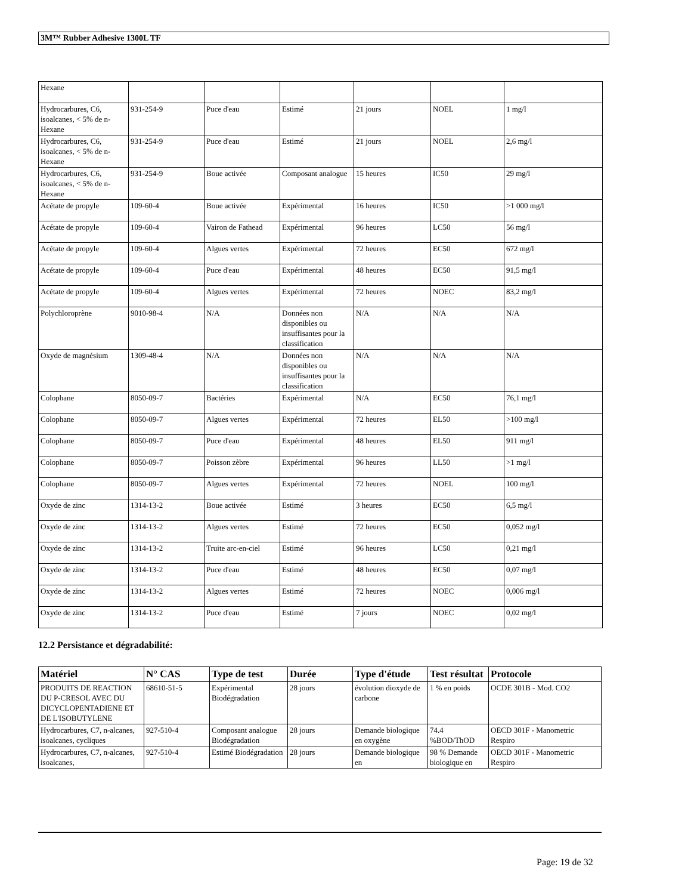3M™ Rubber Adhesive 1300L TF
| Hexane | | | | | | |
| Hydrocarbures, C6, isoalcanes, < 5% de n-Hexane | 931-254-9 | Puce d'eau | Estimé | 21 jours | NOEL | 1 mg/l |
| Hydrocarbures, C6, isoalcanes, < 5% de n-Hexane | 931-254-9 | Puce d'eau | Estimé | 21 jours | NOEL | 2,6 mg/l |
| Hydrocarbures, C6, isoalcanes, < 5% de n-Hexane | 931-254-9 | Boue activée | Composant analogue | 15 heures | IC50 | 29 mg/l |
| Acétate de propyle | 109-60-4 | Boue activée | Expérimental | 16 heures | IC50 | >1 000 mg/l |
| Acétate de propyle | 109-60-4 | Vairon de Fathead | Expérimental | 96 heures | LC50 | 56 mg/l |
| Acétate de propyle | 109-60-4 | Algues vertes | Expérimental | 72 heures | EC50 | 672 mg/l |
| Acétate de propyle | 109-60-4 | Puce d'eau | Expérimental | 48 heures | EC50 | 91,5 mg/l |
| Acétate de propyle | 109-60-4 | Algues vertes | Expérimental | 72 heures | NOEC | 83,2 mg/l |
| Polychloroprène | 9010-98-4 | N/A | Données non disponibles ou insuffisantes pour la classification | N/A | N/A | N/A |
| Oxyde de magnésium | 1309-48-4 | N/A | Données non disponibles ou insuffisantes pour la classification | N/A | N/A | N/A |
| Colophane | 8050-09-7 | Bactéries | Expérimental | N/A | EC50 | 76,1 mg/l |
| Colophane | 8050-09-7 | Algues vertes | Expérimental | 72 heures | EL50 | >100 mg/l |
| Colophane | 8050-09-7 | Puce d'eau | Expérimental | 48 heures | EL50 | 911 mg/l |
| Colophane | 8050-09-7 | Poisson zèbre | Expérimental | 96 heures | LL50 | >1 mg/l |
| Colophane | 8050-09-7 | Algues vertes | Expérimental | 72 heures | NOEL | 100 mg/l |
| Oxyde de zinc | 1314-13-2 | Boue activée | Estimé | 3 heures | EC50 | 6,5 mg/l |
| Oxyde de zinc | 1314-13-2 | Algues vertes | Estimé | 72 heures | EC50 | 0,052 mg/l |
| Oxyde de zinc | 1314-13-2 | Truite arc-en-ciel | Estimé | 96 heures | LC50 | 0,21 mg/l |
| Oxyde de zinc | 1314-13-2 | Puce d'eau | Estimé | 48 heures | EC50 | 0,07 mg/l |
| Oxyde de zinc | 1314-13-2 | Algues vertes | Estimé | 72 heures | NOEC | 0,006 mg/l |
| Oxyde de zinc | 1314-13-2 | Puce d'eau | Estimé | 7 jours | NOEC | 0,02 mg/l |
12.2 Persistance et dégradabilité:
| Matériel | N° CAS | Type de test | Durée | Type d'étude | Test résultat | Protocole |
| --- | --- | --- | --- | --- | --- | --- |
| PRODUITS DE REACTION DU P-CRESOL AVEC DU DICYCLOPENTADIENE ET DE L'ISOBUTYLENE | 68610-51-5 | Expérimental Biodégradation | 28 jours | évolution dioxyde de carbone | 1 % en poids | OCDE 301B - Mod. CO2 |
| Hydrocarbures, C7, n-alcanes, isoalcanes, cycliques | 927-510-4 | Composant analogue Biodégradation | 28 jours | Demande biologique en oxygène | 74.4 %BOD/ThOD | OECD 301F - Manometric Respiro |
| Hydrocarbures, C7, n-alcanes, isoalcanes, | 927-510-4 | Estimé Biodégradation | 28 jours | Demande biologique en | 98 % Demande biologique en | OECD 301F - Manometric Respiro |
Page: 19 de 32